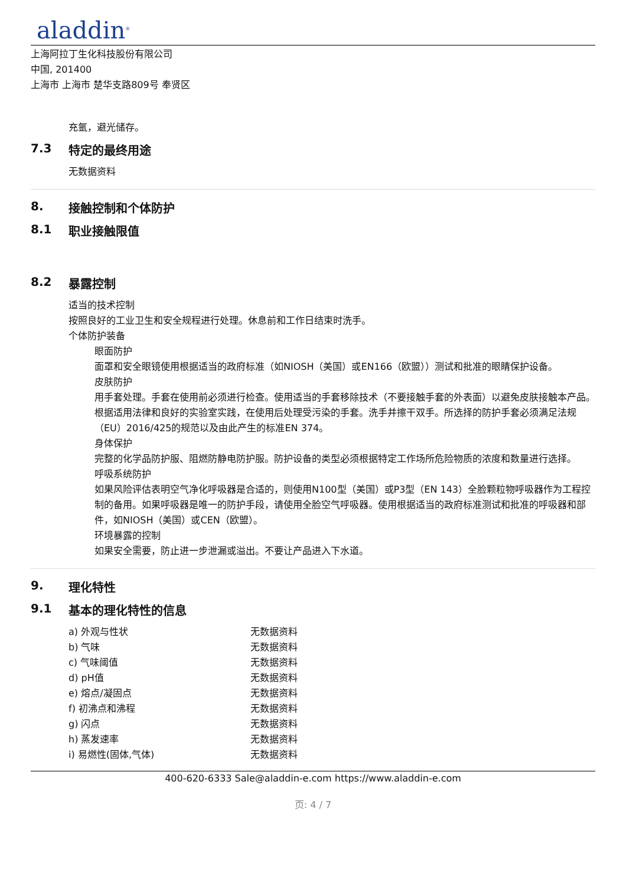aladdin<sup>®</sup>
上海阿拉丁生化科技股份有限公司
中国, 201400
上海市 上海市 楚华支路809号 奉贤区
充氩，避光储存。
7.3 特定的最终用途
无数据资料
8. 接触控制和个体防护
8.1 职业接触限值
8.2 暴露控制
适当的技术控制
按照良好的工业卫生和安全规程进行处理。休息前和工作日结束时洗手。
个体防护装备
眼面防护
面罩和安全眼镜使用根据适当的政府标准（如NIOSH（美国）或EN166（欧盟））测试和批准的眼睛保护设备。
皮肤防护
用手套处理。手套在使用前必须进行检查。使用适当的手套移除技术（不要接触手套的外表面）以避免皮肤接触本产品。根据适用法律和良好的实验室实践，在使用后处理受污染的手套。洗手并擦干双手。所选择的防护手套必须满足法规（EU）2016/425的规范以及由此产生的标准EN 374。
身体保护
完整的化学品防护服、阻燃防静电防护服。防护设备的类型必须根据特定工作场所危险物质的浓度和数量进行选择。
呼吸系统防护
如果风险评估表明空气净化呼吸器是合适的，则使用N100型（美国）或P3型（EN 143）全脸颗粒物呼吸器作为工程控制的备用。如果呼吸器是唯一的防护手段，请使用全脸空气呼吸器。使用根据适当的政府标准测试和批准的呼吸器和部件，如NIOSH（美国）或CEN（欧盟）。
环境暴露的控制
如果安全需要，防止进一步泄漏或溢出。不要让产品进入下水道。
9. 理化特性
9.1 基本的理化特性的信息
| a) 外观与性状 | 无数据资料 |
| b) 气味 | 无数据资料 |
| c) 气味阈值 | 无数据资料 |
| d) pH值 | 无数据资料 |
| e) 熔点/凝固点 | 无数据资料 |
| f) 初沸点和沸程 | 无数据资料 |
| g) 闪点 | 无数据资料 |
| h) 蒸发速率 | 无数据资料 |
| i) 易燃性(固体,气体) | 无数据资料 |
400-620-6333 Sale@aladdin-e.com https://www.aladdin-e.com
页: 4 / 7